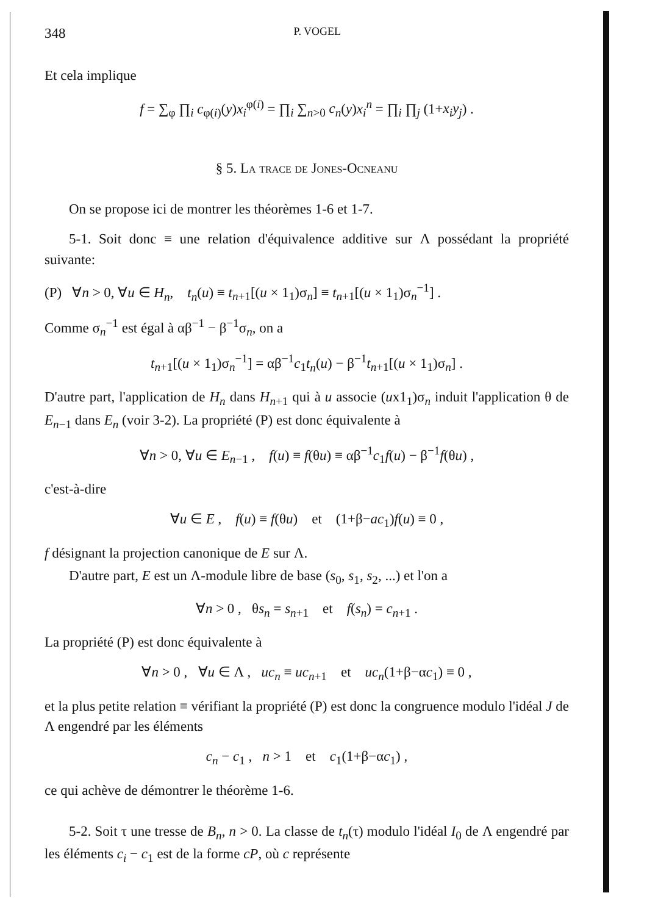348 P. VOGEL
Et cela implique
f = ∑<sub>φ</sub> ∏<sub>i</sub> c<sub>φ(i)</sub>(y)x<sub>i</sub><sup>φ(i)</sup> = ∏<sub>i</sub> ∑<sub>n>0</sub> c<sub>n</sub>(y)x<sub>i</sub><sup>n</sup> = ∏<sub>i</sub> ∏<sub>j</sub> (1+x<sub>i</sub>y<sub>j</sub>) .
§ 5. La trace de Jones-Ocneanu
On se propose ici de montrer les théorèmes 1-6 et 1-7.
5-1. Soit donc ≡ une relation d'équivalence additive sur Λ possédant la propriété suivante:
(P) ∀n > 0, ∀u ∈ H<sub>n</sub>, t<sub>n</sub>(u) ≡ t<sub>n+1</sub>[(u × 1<sub>1</sub>)σ<sub>n</sub>] ≡ t<sub>n+1</sub>[(u × 1<sub>1</sub>)σ<sub>n</sub><sup>−1</sup>] .
Comme σ<sub>n</sub><sup>−1</sup> est égal à αβ<sup>−1</sup> − β<sup>−1</sup>σ<sub>n</sub>, on a
t<sub>n+1</sub>[(u × 1<sub>1</sub>)σ<sub>n</sub><sup>−1</sup>] = αβ<sup>−1</sup>c<sub>1</sub>t<sub>n</sub>(u) − β<sup>−1</sup>t<sub>n+1</sub>[(u × 1<sub>1</sub>)σ<sub>n</sub>] .
D'autre part, l'application de H<sub>n</sub> dans H<sub>n+1</sub> qui à u associe (ux1<sub>1</sub>)σ<sub>n</sub> induit l'application θ de E<sub>n−1</sub> dans E<sub>n</sub> (voir 3-2). La propriété (P) est donc équivalente à
∀n > 0, ∀u ∈ E<sub>n−1</sub> , f(u) ≡ f(θu) ≡ αβ<sup>−1</sup>c<sub>1</sub>f(u) − β<sup>−1</sup>f(θu) ,
c'est-à-dire
∀u ∈ E , f(u) ≡ f(θu) et (1+β−ac<sub>1</sub>)f(u) ≡ 0 ,
f désignant la projection canonique de E sur Λ.
D'autre part, E est un Λ-module libre de base (s<sub>0</sub>, s<sub>1</sub>, s<sub>2</sub>, ...) et l'on a
∀n > 0 , θs<sub>n</sub> = s<sub>n+1</sub> et f(s<sub>n</sub>) = c<sub>n+1</sub> .
La propriété (P) est donc équivalente à
∀n > 0 , ∀u ∈ Λ , uc<sub>n</sub> ≡ uc<sub>n+1</sub> et uc<sub>n</sub>(1+β−αc<sub>1</sub>) ≡ 0 ,
et la plus petite relation ≡ vérifiant la propriété (P) est donc la congruence modulo l'idéal J de Λ engendré par les éléments
c<sub>n</sub> − c<sub>1</sub> , n > 1 et c<sub>1</sub>(1+β−αc<sub>1</sub>) ,
ce qui achève de démontrer le théorème 1-6.
5-2. Soit τ une tresse de B<sub>n</sub>, n > 0. La classe de t<sub>n</sub>(τ) modulo l'idéal I<sub>0</sub> de Λ engendré par les éléments c<sub>i</sub> − c<sub>1</sub> est de la forme cP, où c représente